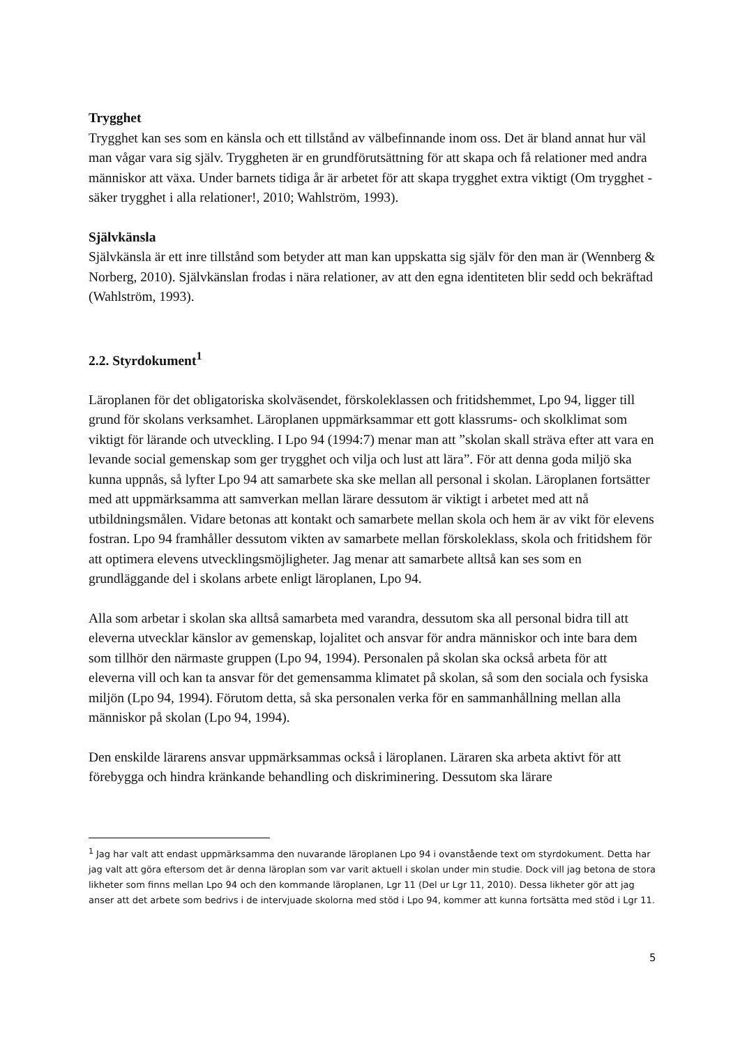Trygghet
Trygghet kan ses som en känsla och ett tillstånd av välbefinnande inom oss. Det är bland annat hur väl man vågar vara sig själv. Tryggheten är en grundförutsättning för att skapa och få relationer med andra människor att växa. Under barnets tidiga år är arbetet för att skapa trygghet extra viktigt (Om trygghet - säker trygghet i alla relationer!, 2010; Wahlström, 1993).
Självkänsla
Självkänsla är ett inre tillstånd som betyder att man kan uppskatta sig själv för den man är (Wennberg & Norberg, 2010). Självkänslan frodas i nära relationer, av att den egna identiteten blir sedd och bekräftad (Wahlström, 1993).
2.2. Styrdokument<sup>1</sup>
Läroplanen för det obligatoriska skolväsendet, förskoleklassen och fritidshemmet, Lpo 94, ligger till grund för skolans verksamhet. Läroplanen uppmärksammar ett gott klassrums- och skolklimat som viktigt för lärande och utveckling. I Lpo 94 (1994:7) menar man att ”skolan skall sträva efter att vara en levande social gemenskap som ger trygghet och vilja och lust att lära”. För att denna goda miljö ska kunna uppnås, så lyfter Lpo 94 att samarbete ska ske mellan all personal i skolan. Läroplanen fortsätter med att uppmärksamma att samverkan mellan lärare dessutom är viktigt i arbetet med att nå utbildningsmålen. Vidare betonas att kontakt och samarbete mellan skola och hem är av vikt för elevens fostran. Lpo 94 framhåller dessutom vikten av samarbete mellan förskoleklass, skola och fritidshem för att optimera elevens utvecklingsmöjligheter. Jag menar att samarbete alltså kan ses som en grundläggande del i skolans arbete enligt läroplanen, Lpo 94.
Alla som arbetar i skolan ska alltså samarbeta med varandra, dessutom ska all personal bidra till att eleverna utvecklar känslor av gemenskap, lojalitet och ansvar för andra människor och inte bara dem som tillhör den närmaste gruppen (Lpo 94, 1994). Personalen på skolan ska också arbeta för att eleverna vill och kan ta ansvar för det gemensamma klimatet på skolan, så som den sociala och fysiska miljön (Lpo 94, 1994). Förutom detta, så ska personalen verka för en sammanhållning mellan alla människor på skolan (Lpo 94, 1994).
Den enskilde lärarens ansvar uppmärksammas också i läroplanen. Läraren ska arbeta aktivt för att förebygga och hindra kränkande behandling och diskriminering. Dessutom ska lärare
<sup>1</sup> Jag har valt att endast uppmärksamma den nuvarande läroplanen Lpo 94 i ovanstående text om styrdokument. Detta har jag valt att göra eftersom det är denna läroplan som var varit aktuell i skolan under min studie. Dock vill jag betona de stora likheter som finns mellan Lpo 94 och den kommande läroplanen, Lgr 11 (Del ur Lgr 11, 2010). Dessa likheter gör att jag anser att det arbete som bedrivs i de intervjuade skolorna med stöd i Lpo 94, kommer att kunna fortsätta med stöd i Lgr 11.
5